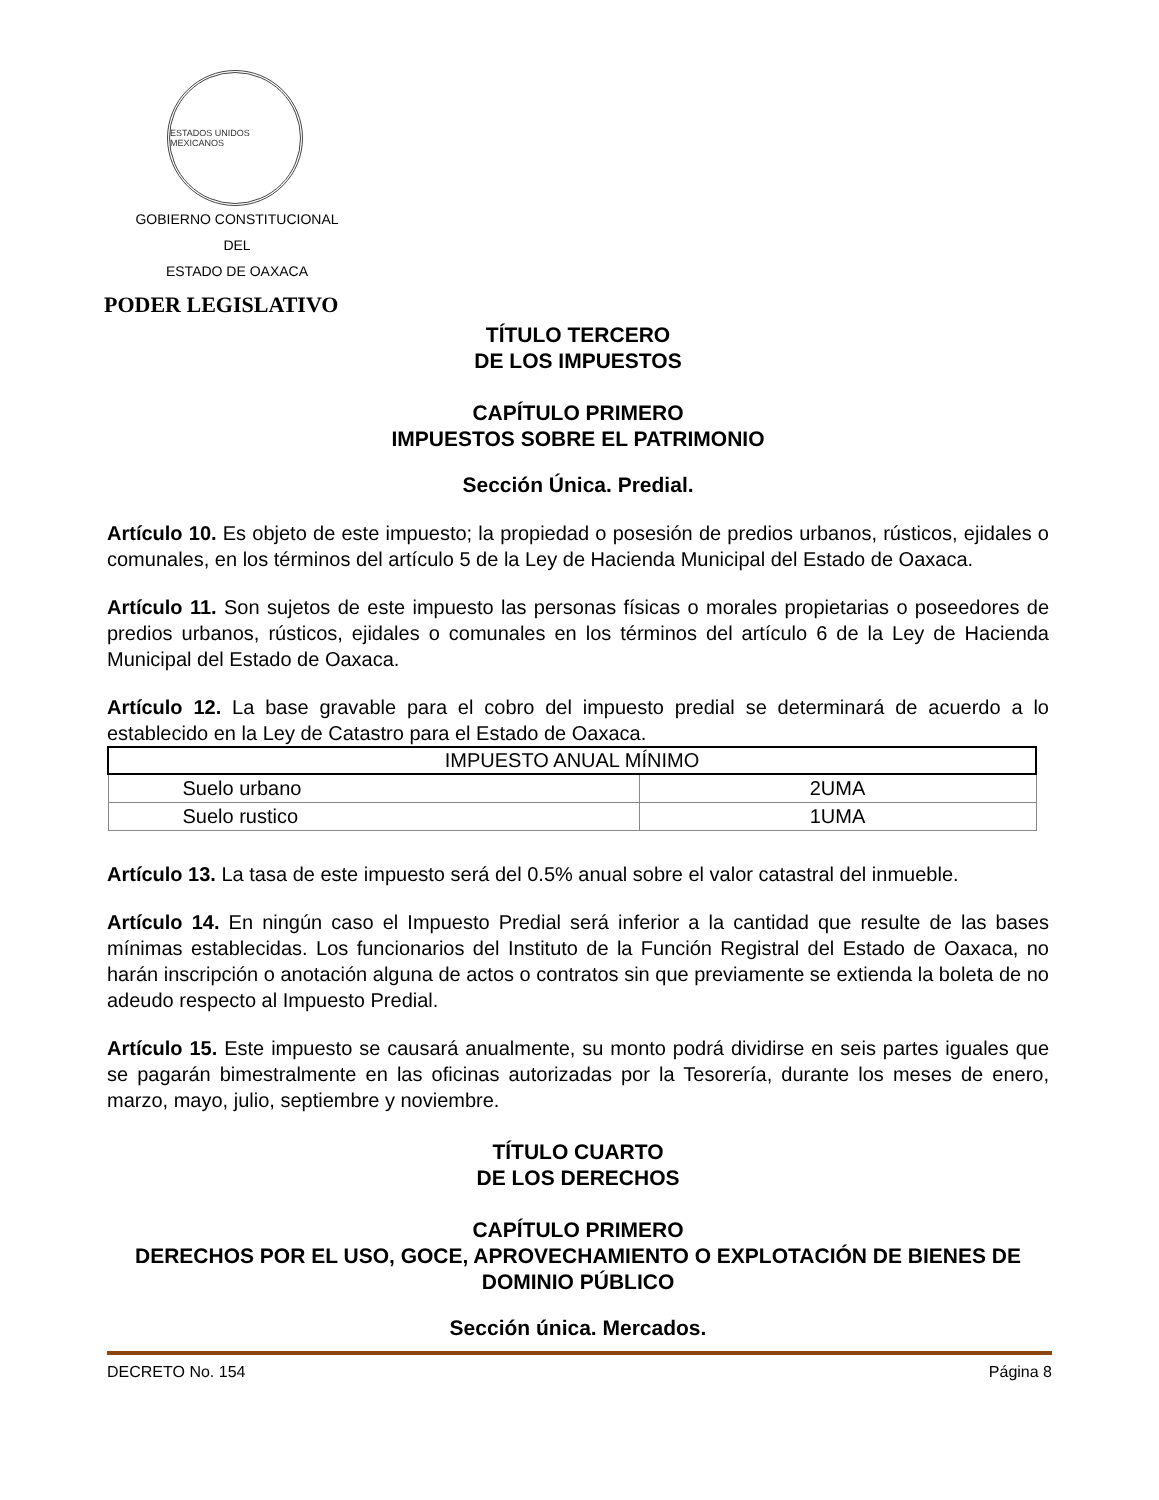ESTADOS UNIDOS MEXICANOS
GOBIERNO CONSTITUCIONAL
DEL
ESTADO DE OAXACA
PODER LEGISLATIVO
TÍTULO TERCERO
DE LOS IMPUESTOS
CAPÍTULO PRIMERO
IMPUESTOS SOBRE EL PATRIMONIO
Sección Única. Predial.
Artículo 10. Es objeto de este impuesto; la propiedad o posesión de predios urbanos, rústicos, ejidales o comunales, en los términos del artículo 5 de la Ley de Hacienda Municipal del Estado de Oaxaca.
Artículo 11. Son sujetos de este impuesto las personas físicas o morales propietarias o poseedores de predios urbanos, rústicos, ejidales o comunales en los términos del artículo 6 de la Ley de Hacienda Municipal del Estado de Oaxaca.
Artículo 12. La base gravable para el cobro del impuesto predial se determinará de acuerdo a lo establecido en la Ley de Catastro para el Estado de Oaxaca.
| IMPUESTO ANUAL MÍNIMO | |
| --- | --- |
| Suelo urbano | 2UMA |
| Suelo rustico | 1UMA |
Artículo 13. La tasa de este impuesto será del 0.5% anual sobre el valor catastral del inmueble.
Artículo 14. En ningún caso el Impuesto Predial será inferior a la cantidad que resulte de las bases mínimas establecidas. Los funcionarios del Instituto de la Función Registral del Estado de Oaxaca, no harán inscripción o anotación alguna de actos o contratos sin que previamente se extienda la boleta de no adeudo respecto al Impuesto Predial.
Artículo 15. Este impuesto se causará anualmente, su monto podrá dividirse en seis partes iguales que se pagarán bimestralmente en las oficinas autorizadas por la Tesorería, durante los meses de enero, marzo, mayo, julio, septiembre y noviembre.
TÍTULO CUARTO
DE LOS DERECHOS
CAPÍTULO PRIMERO
DERECHOS POR EL USO, GOCE, APROVECHAMIENTO O EXPLOTACIÓN DE BIENES DE DOMINIO PÚBLICO
Sección única. Mercados.
DECRETO No. 154 Página 8